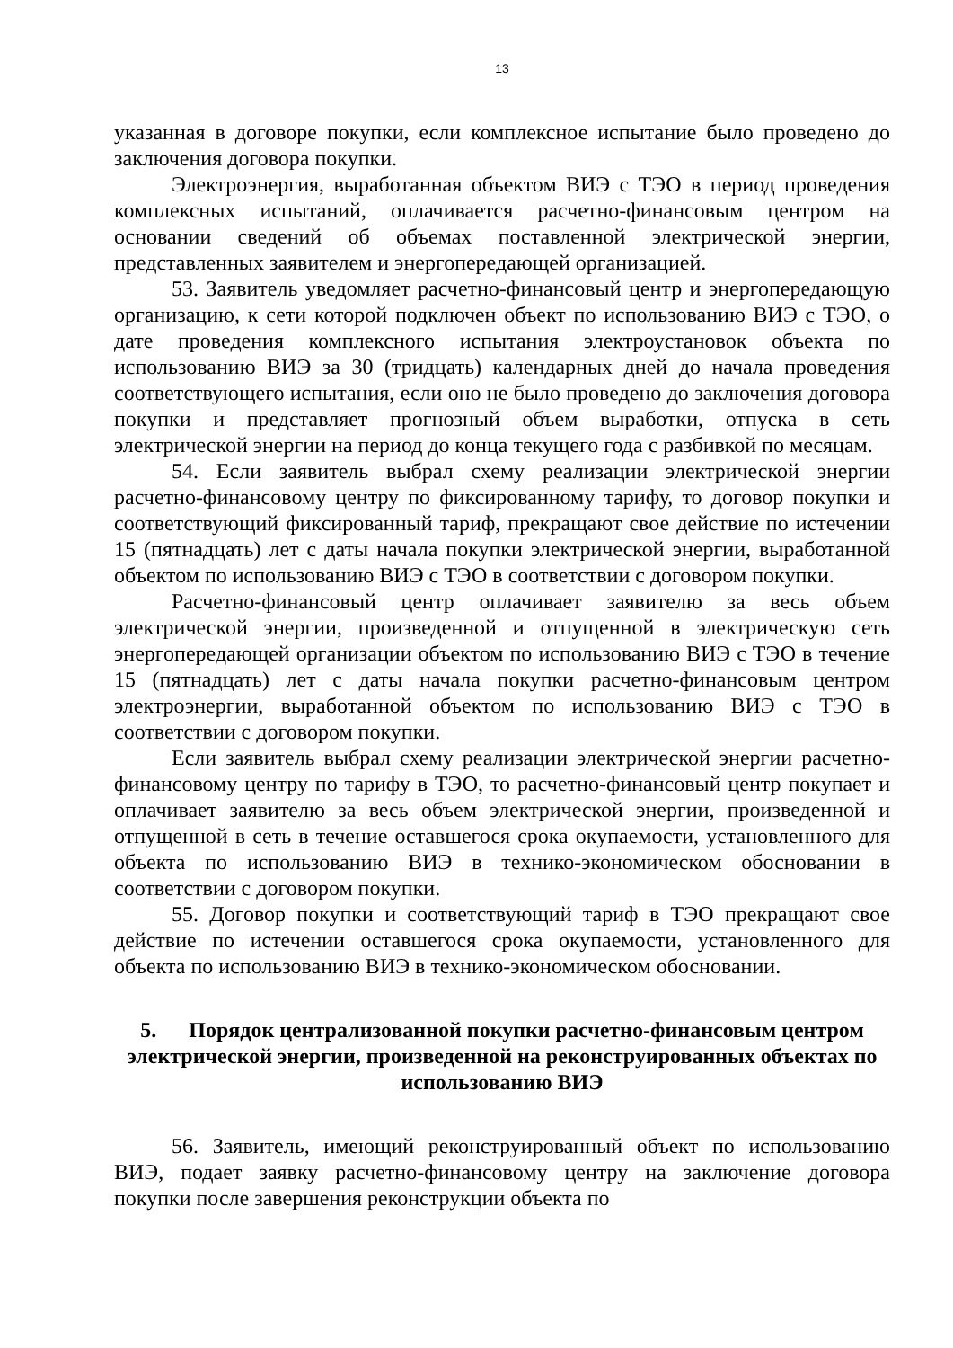13
указанная в договоре покупки, если комплексное испытание было проведено до заключения договора покупки.
Электроэнергия, выработанная объектом ВИЭ с ТЭО в период проведения комплексных испытаний, оплачивается расчетно-финансовым центром на основании сведений об объемах поставленной электрической энергии, представленных заявителем и энергопередающей организацией.
53. Заявитель уведомляет расчетно-финансовый центр и энергопередающую организацию, к сети которой подключен объект по использованию ВИЭ с ТЭО, о дате проведения комплексного испытания электроустановок объекта по использованию ВИЭ за 30 (тридцать) календарных дней до начала проведения соответствующего испытания, если оно не было проведено до заключения договора покупки и представляет прогнозный объем выработки, отпуска в сеть электрической энергии на период до конца текущего года с разбивкой по месяцам.
54. Если заявитель выбрал схему реализации электрической энергии расчетно-финансовому центру по фиксированному тарифу, то договор покупки и соответствующий фиксированный тариф, прекращают свое действие по истечении 15 (пятнадцать) лет с даты начала покупки электрической энергии, выработанной объектом по использованию ВИЭ с ТЭО в соответствии с договором покупки.
Расчетно-финансовый центр оплачивает заявителю за весь объем электрической энергии, произведенной и отпущенной в электрическую сеть энергопередающей организации объектом по использованию ВИЭ с ТЭО в течение 15 (пятнадцать) лет с даты начала покупки расчетно-финансовым центром электроэнергии, выработанной объектом по использованию ВИЭ с ТЭО в соответствии с договором покупки.
Если заявитель выбрал схему реализации электрической энергии расчетно-финансовому центру по тарифу в ТЭО, то расчетно-финансовый центр покупает и оплачивает заявителю за весь объем электрической энергии, произведенной и отпущенной в сеть в течение оставшегося срока окупаемости, установленного для объекта по использованию ВИЭ в технико-экономическом обосновании в соответствии с договором покупки.
55. Договор покупки и соответствующий тариф в ТЭО прекращают свое действие по истечении оставшегося срока окупаемости, установленного для объекта по использованию ВИЭ в технико-экономическом обосновании.
5. Порядок централизованной покупки расчетно-финансовым центром электрической энергии, произведенной на реконструированных объектах по использованию ВИЭ
56. Заявитель, имеющий реконструированный объект по использованию ВИЭ, подает заявку расчетно-финансовому центру на заключение договора покупки после завершения реконструкции объекта по